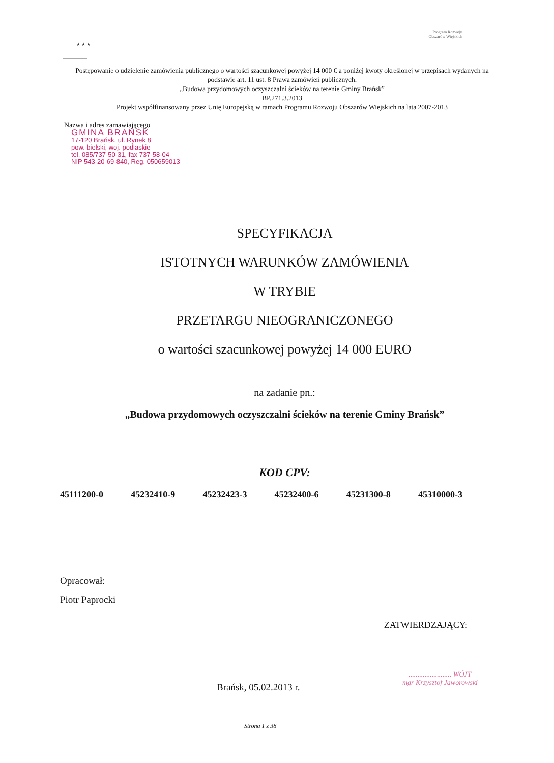★ ★ ★
Program Rozwoju Obszarów Wiejskich
Postępowanie o udzielenie zamówienia publicznego o wartości szacunkowej powyżej 14 000 € a poniżej kwoty określonej w przepisach wydanych na podstawie art. 11 ust. 8 Prawa zamówień publicznych.
„Budowa przydomowych oczyszczalni ścieków na terenie Gminy Brańsk”
BP.271.3.2013
Projekt współfinansowany przez Unię Europejską w ramach Programu Rozwoju Obszarów Wiejskich na lata 2007-2013
Nazwa i adres zamawiającego
GMINA BRAŃSK
17-120 Brańsk, ul. Rynek 8
pow. bielski, woj. podlaskie
tel. 085/737-50-31, fax 737-58-04
NIP 543-20-69-840, Reg. 050659013
SPECYFIKACJA
ISTOTNYCH WARUNKÓW ZAMÓWIENIA
W TRYBIE
PRZETARGU NIEOGRANICZONEGO
o wartości szacunkowej powyżej 14 000 EURO
na zadanie pn.:
„Budowa przydomowych oczyszczalni ścieków na terenie Gminy Brańsk”
KOD CPV:
45111200-0 45232410-9 45232423-3 45232400-6 45231300-8 45310000-3
Opracował:
Piotr Paprocki
ZATWIERDZAJĄCY:
........................ WÓJT
mgr Krzysztof Jaworowski
Brańsk, 05.02.2013 r.
Strona 1 z 38